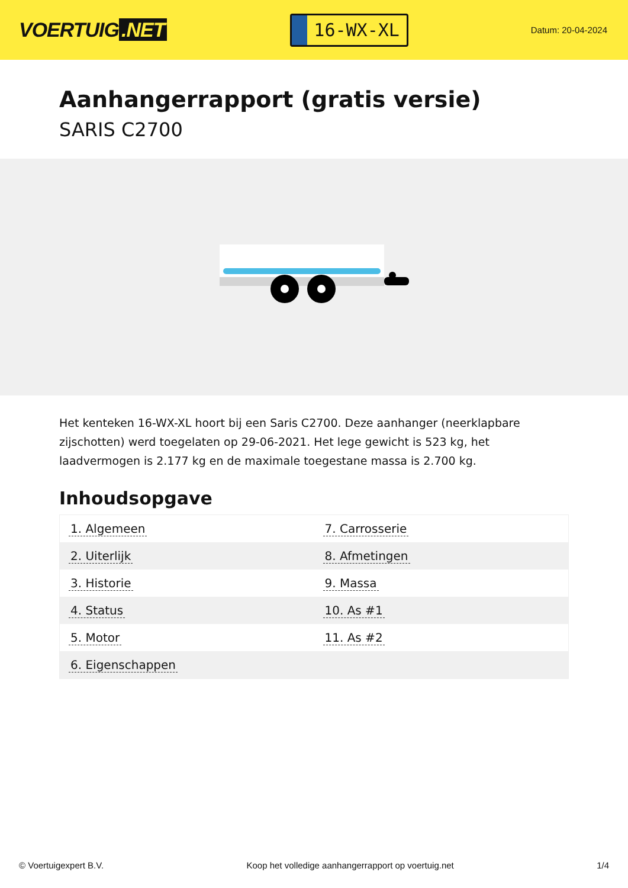VOERTUIG.NET
16-WX-XL
Datum: 20-04-2024
Aanhangerrapport (gratis versie)
SARIS C2700
Het kenteken 16-WX-XL hoort bij een Saris C2700. Deze aanhanger (neerklapbare zijschotten) werd toegelaten op 29-06-2021. Het lege gewicht is 523 kg, het laadvermogen is 2.177 kg en de maximale toegestane massa is 2.700 kg.
Inhoudsopgave
| 1. Algemeen | 7. Carrosserie |
| 2. Uiterlijk | 8. Afmetingen |
| 3. Historie | 9. Massa |
| 4. Status | 10. As #1 |
| 5. Motor | 11. As #2 |
| 6. Eigenschappen | |
© Voertuigexpert B.V. Koop het volledige aanhangerrapport op voertuig.net 1/4